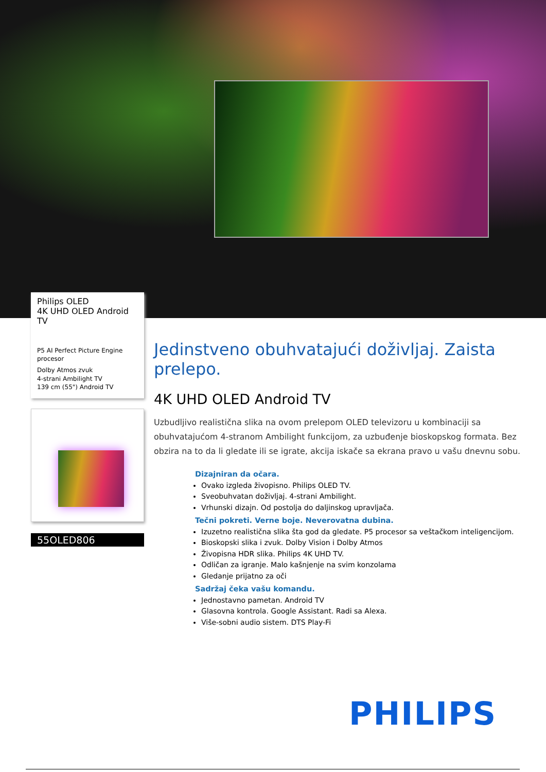Philips OLED
4K UHD OLED Android TV
P5 AI Perfect Picture Engine procesor
Dolby Atmos zvuk
4-strani Ambilight TV
139 cm (55") Android TV
55OLED806
Jedinstveno obuhvatajući doživljaj. Zaista prelepo.
4K UHD OLED Android TV
Uzbudljivo realistična slika na ovom prelepom OLED televizoru u kombinaciji sa obuhvatajućom 4-stranom Ambilight funkcijom, za uzbuđenje bioskopskog formata. Bez obzira na to da li gledate ili se igrate, akcija iskače sa ekrana pravo u vašu dnevnu sobu.
Dizajniran da očara.
Ovako izgleda živopisno. Philips OLED TV.
Sveobuhvatan doživljaj. 4-strani Ambilight.
Vrhunski dizajn. Od postolja do daljinskog upravljača.
Tečni pokreti. Verne boje. Neverovatna dubina.
Izuzetno realistična slika šta god da gledate. P5 procesor sa veštačkom inteligencijom.
Bioskopski slika i zvuk. Dolby Vision i Dolby Atmos
Živopisna HDR slika. Philips 4K UHD TV.
Odličan za igranje. Malo kašnjenje na svim konzolama
Gledanje prijatno za oči
Sadržaj čeka vašu komandu.
Jednostavno pametan. Android TV
Glasovna kontrola. Google Assistant. Radi sa Alexa.
Više-sobni audio sistem. DTS Play-Fi
PHILIPS